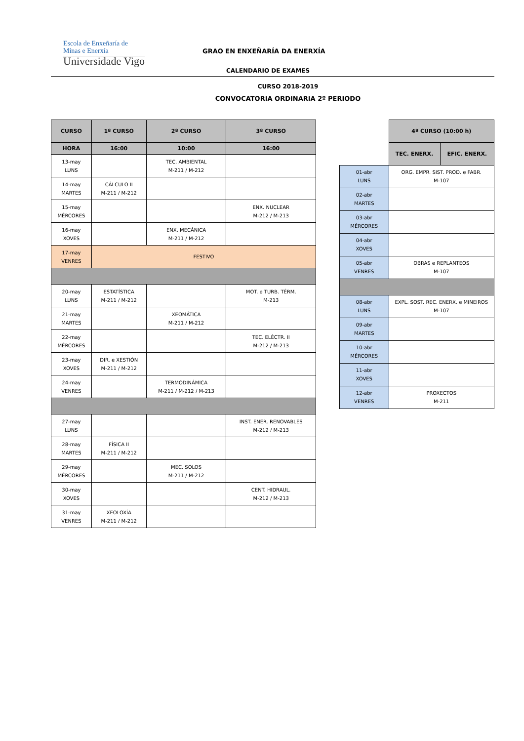Escola de Enxeñaría de
Minas e Enerxía
Universidade Vigo
GRAO EN ENXEÑARÍA DA ENERXÍA
CALENDARIO DE EXAMES
CURSO 2018-2019
CONVOCATORIA ORDINARIA 2º PERIODO
| CURSO | 1º CURSO | 2º CURSO | 3º CURSO |
| --- | --- | --- | --- |
| HORA | 16:00 | 10:00 | 16:00 |
| 13-may LUNS | | TEC. AMBIENTAL M-211 / M-212 | |
| 14-may MARTES | CÁLCULO II M-211 / M-212 | | |
| 15-may MÉRCORES | | | ENX. NUCLEAR M-212 / M-213 |
| 16-may XOVES | | ENX. MECÁNICA M-211 / M-212 | |
| 17-may VENRES | FESTIVO | | |
| 20-may LUNS | ESTATÍSTICA M-211 / M-212 | | MOT. e TURB. TÉRM. M-213 |
| 21-may MARTES | | XEOMÁTICA M-211 / M-212 | |
| 22-may MÉRCORES | | | TEC. ELÉCTR. II M-212 / M-213 |
| 23-may XOVES | DIR. e XESTIÓN M-211 / M-212 | | |
| 24-may VENRES | | TERMODINÁMICA M-211 / M-212 / M-213 | |
| 27-may LUNS | | | INST. ENER. RENOVABLES M-212 / M-213 |
| 28-may MARTES | FÍSICA II M-211 / M-212 | | |
| 29-may MÉRCORES | | MEC. SOLOS M-211 / M-212 | |
| 30-may XOVES | | | CENT. HIDRAUL. M-212 / M-213 |
| 31-may VENRES | XEOLOXÍA M-211 / M-212 | | |
| | 4º CURSO (10:00 h) | |
| | TEC. ENERX. | EFIC. ENERX. |
| 01-abr LUNS | ORG. EMPR. SIST. PROD. e FABR. M-107 | |
| 02-abr MARTES | | |
| 03-abr MÉRCORES | | |
| 04-abr XOVES | | |
| 05-abr VENRES | OBRAS e REPLANTEOS M-107 | |
| 08-abr LUNS | EXPL. SOST. REC. ENERX. e MINEIROS M-107 | |
| 09-abr MARTES | | |
| 10-abr MÉRCORES | | |
| 11-abr XOVES | | |
| 12-abr VENRES | PROXECTOS M-211 | |